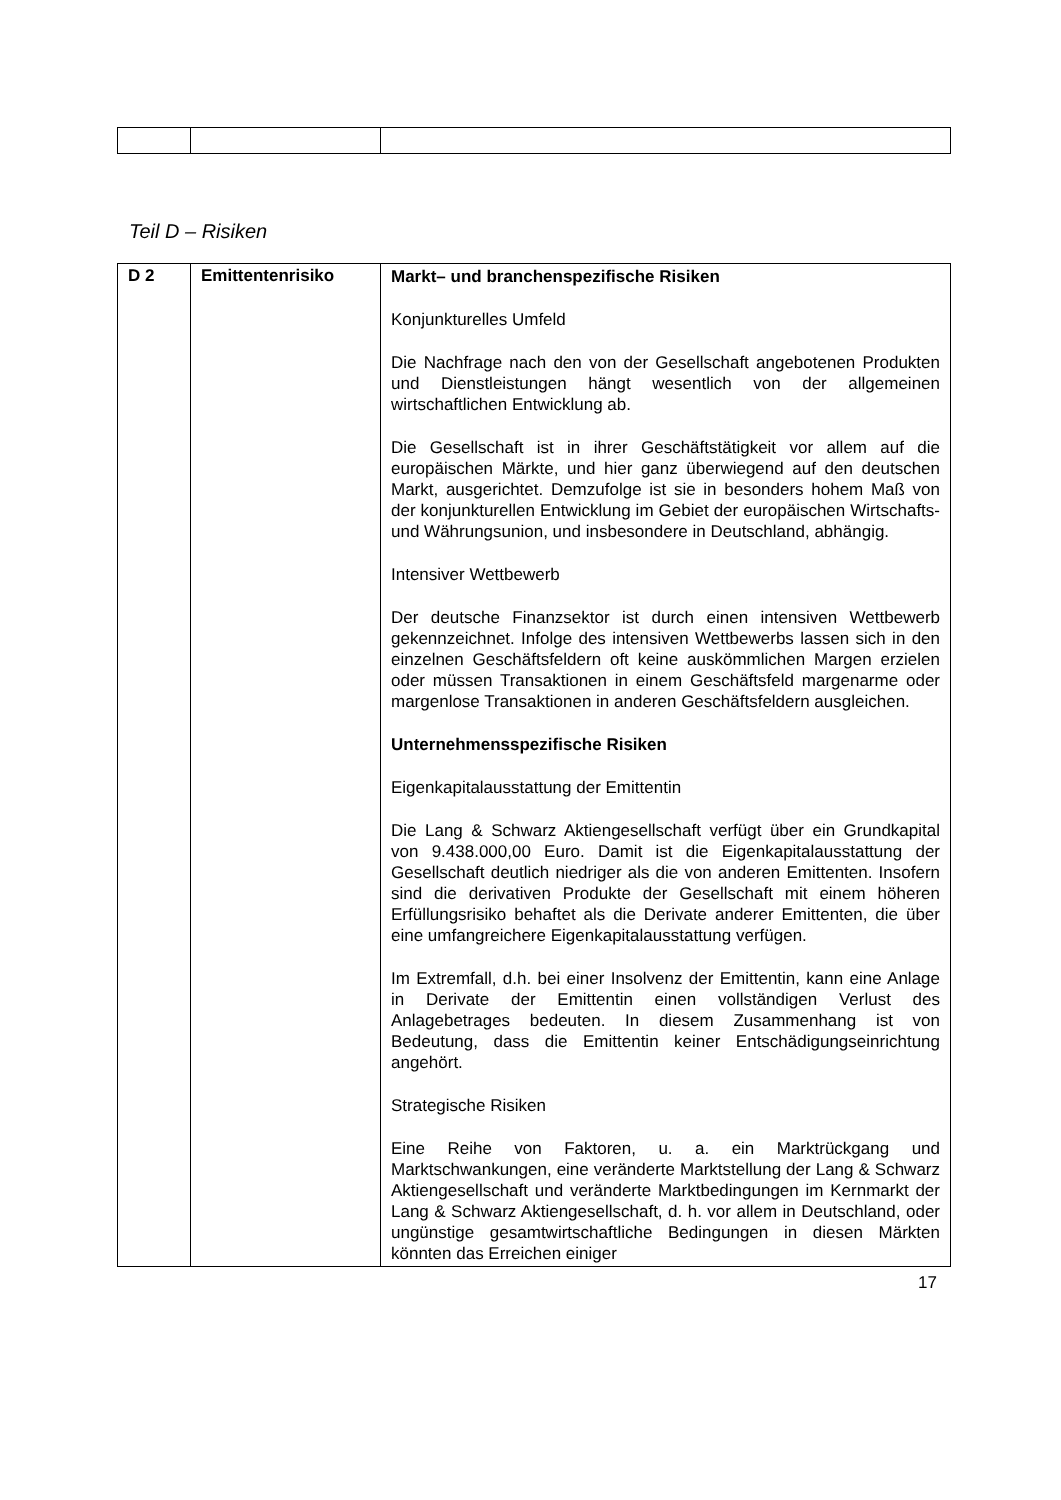Teil D – Risiken
| D 2 | Emittentenrisiko | Markt– und branchenspezifische Risiken Konjunkturelles Umfeld Die Nachfrage nach den von der Gesellschaft angebotenen Produkten und Dienstleistungen hängt wesentlich von der allgemeinen wirtschaftlichen Entwicklung ab. Die Gesellschaft ist in ihrer Geschäftstätigkeit vor allem auf die europäischen Märkte, und hier ganz überwiegend auf den deutschen Markt, ausgerichtet. Demzufolge ist sie in besonders hohem Maß von der konjunkturellen Entwicklung im Gebiet der europäischen Wirtschafts- und Währungsunion, und insbesondere in Deutschland, abhängig. Intensiver Wettbewerb Der deutsche Finanzsektor ist durch einen intensiven Wettbewerb gekennzeichnet. Infolge des intensiven Wettbewerbs lassen sich in den einzelnen Geschäftsfeldern oft keine auskömmlichen Margen erzielen oder müssen Transaktionen in einem Geschäftsfeld margenarme oder margenlose Transaktionen in anderen Geschäftsfeldern ausgleichen. Unternehmensspezifische Risiken Eigenkapitalausstattung der Emittentin Die Lang & Schwarz Aktiengesellschaft verfügt über ein Grundkapital von 9.438.000,00 Euro. Damit ist die Eigenkapitalausstattung der Gesellschaft deutlich niedriger als die von anderen Emittenten. Insofern sind die derivativen Produkte der Gesellschaft mit einem höheren Erfüllungsrisiko behaftet als die Derivate anderer Emittenten, die über eine umfangreichere Eigenkapitalausstattung verfügen. Im Extremfall, d.h. bei einer Insolvenz der Emittentin, kann eine Anlage in Derivate der Emittentin einen vollständigen Verlust des Anlagebetrages bedeuten. In diesem Zusammenhang ist von Bedeutung, dass die Emittentin keiner Entschädigungseinrichtung angehört. Strategische Risiken Eine Reihe von Faktoren, u. a. ein Marktrückgang und Marktschwankungen, eine veränderte Marktstellung der Lang & Schwarz Aktiengesellschaft und veränderte Marktbedingungen im Kernmarkt der Lang & Schwarz Aktiengesellschaft, d. h. vor allem in Deutschland, oder ungünstige gesamtwirtschaftliche Bedingungen in diesen Märkten könnten das Erreichen einiger |
17